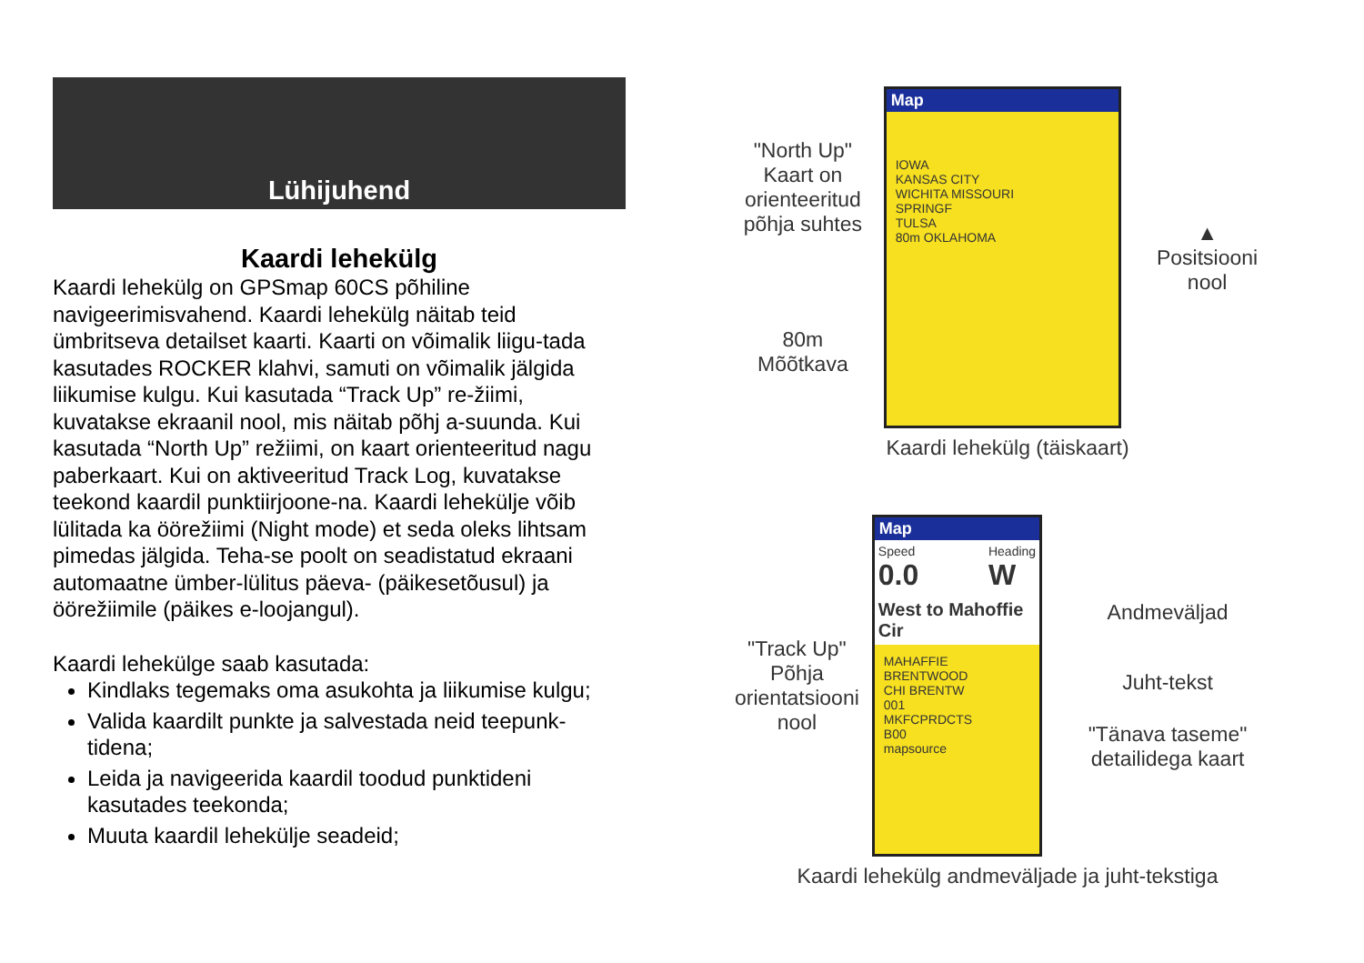Lühijuhend
Kaardi lehekülg
Kaardi lehekülg on GPSmap 60CS põhiline navigeerimisvahend. Kaardi lehekülg näitab teid ümbritseva detailset kaarti. Kaarti on võimalik liigu-tada kasutades ROCKER klahvi, samuti on võimalik jälgida liikumise kulgu. Kui kasutada “Track Up” re-žiimi, kuvatakse ekraanil nool, mis näitab põhj a-suunda. Kui kasutada “North Up” režiimi, on kaart orienteeritud nagu paberkaart. Kui on aktiveeritud Track Log, kuvatakse teekond kaardil punktiirjoone-na. Kaardi lehekülje võib lülitada ka öörežiimi (Night mode) et seda oleks lihtsam pimedas jälgida. Teha-se poolt on seadistatud ekraani automaatne ümber-lülitus päeva- (päikesetõusul) ja öörežiimile (päikes e-loojangul).
Kaardi lehekülge saab kasutada:
Kindlaks tegemaks oma asukohta ja liikumise kulgu;
Valida kaardilt punkte ja salvestada neid teepunk-tidena;
Leida ja navigeerida kaardil toodud punktideni kasutades teekonda;
Muuta kaardil lehekülje seadeid;
"North Up" Kaart on orienteeritud põhja suhtes
80m
Mõõtkava
Map
IOWA
KANSAS CITY
WICHITA MISSOURI
SPRINGF
TULSA
80m OKLAHOMA
▲
Positsiooni nool
Kaardi lehekülg (täiskaart)
"Track Up" Põhja orientatsiooni nool
Map
Speed
0.0 Heading
W
West to Mahoffie Cir
MAHAFFIE
BRENTWOOD
CHI BRENTW
001
MKFCPRDCTS
B00
mapsource
Andmeväljad
Juht-tekst
"Tänava taseme" detailidega kaart
Kaardi lehekülg andmeväljade ja juht-tekstiga